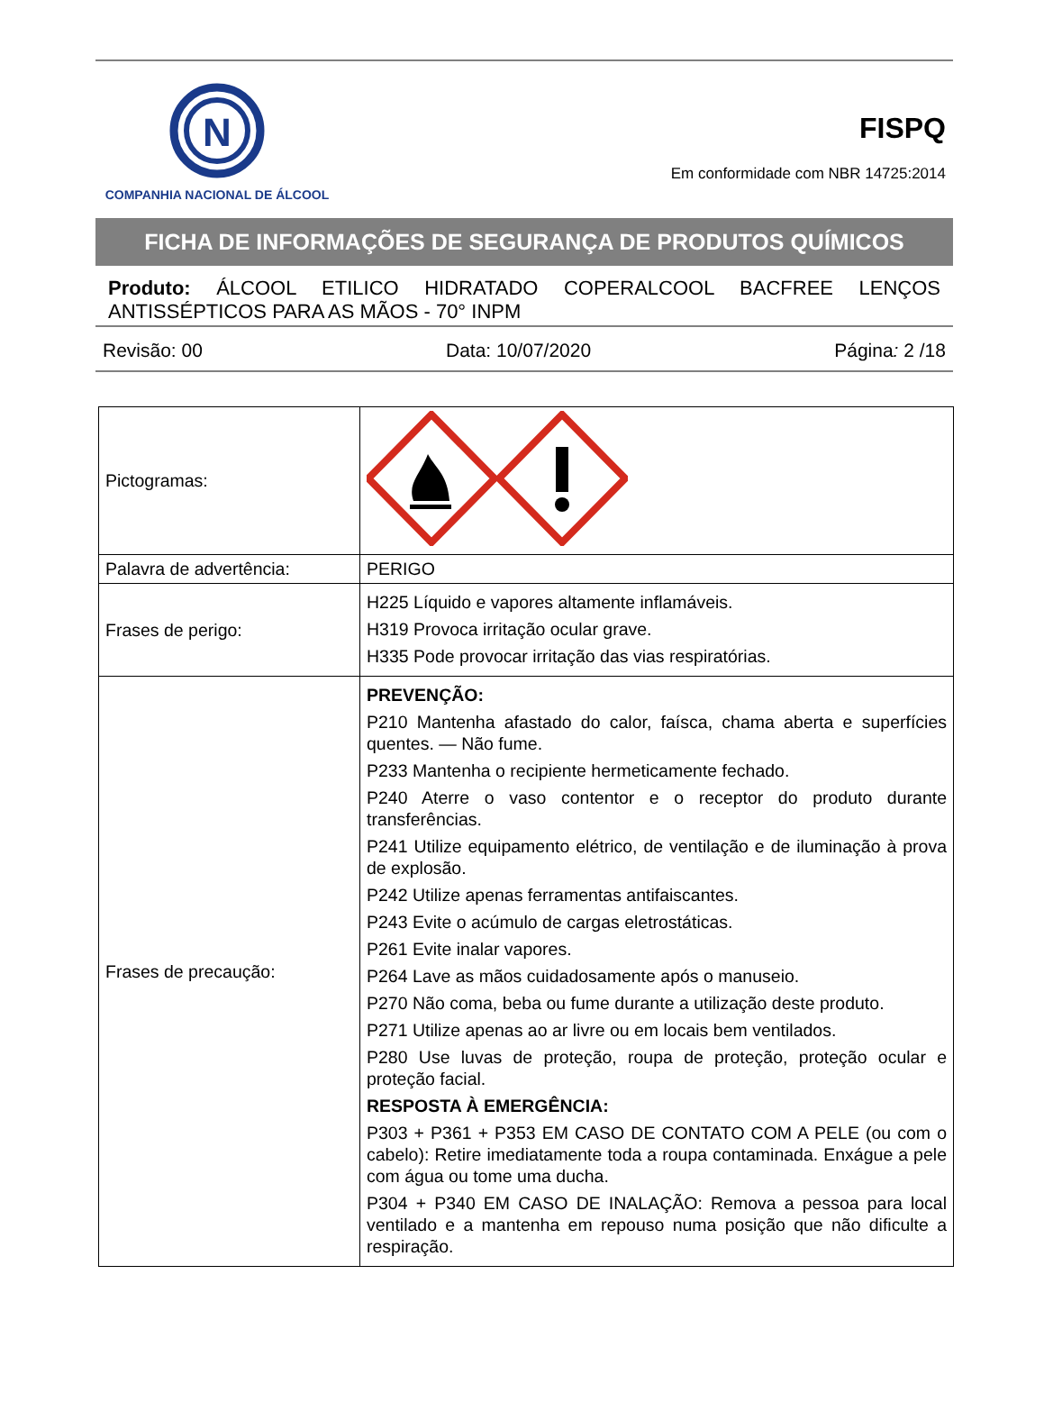N
COMPANHIA NACIONAL DE ÁLCOOL
FISPQ
Em conformidade com NBR 14725:2014
FICHA DE INFORMAÇÕES DE SEGURANÇA DE PRODUTOS QUÍMICOS
Produto: ÁLCOOL ETILICO HIDRATADO COPERALCOOL BACFREE LENÇOS ANTISSÉPTICOS PARA AS MÃOS - 70° INPM
Revisão: 00 Data: 10/07/2020 Página: 2 /18
| Pictogramas: | |
| Palavra de advertência: | PERIGO |
| Frases de perigo: | H225 Líquido e vapores altamente inflamáveis. H319 Provoca irritação ocular grave. H335 Pode provocar irritação das vias respiratórias. |
| Frases de precaução: | PREVENÇÃO: P210 Mantenha afastado do calor, faísca, chama aberta e superfícies quentes. — Não fume. P233 Mantenha o recipiente hermeticamente fechado. P240 Aterre o vaso contentor e o receptor do produto durante transferências. P241 Utilize equipamento elétrico, de ventilação e de iluminação à prova de explosão. P242 Utilize apenas ferramentas antifaiscantes. P243 Evite o acúmulo de cargas eletrostáticas. P261 Evite inalar vapores. P264 Lave as mãos cuidadosamente após o manuseio. P270 Não coma, beba ou fume durante a utilização deste produto. P271 Utilize apenas ao ar livre ou em locais bem ventilados. P280 Use luvas de proteção, roupa de proteção, proteção ocular e proteção facial. RESPOSTA À EMERGÊNCIA: P303 + P361 + P353 EM CASO DE CONTATO COM A PELE (ou com o cabelo): Retire imediatamente toda a roupa contaminada. Enxágue a pele com água ou tome uma ducha. P304 + P340 EM CASO DE INALAÇÃO: Remova a pessoa para local ventilado e a mantenha em repouso numa posição que não dificulte a respiração. |